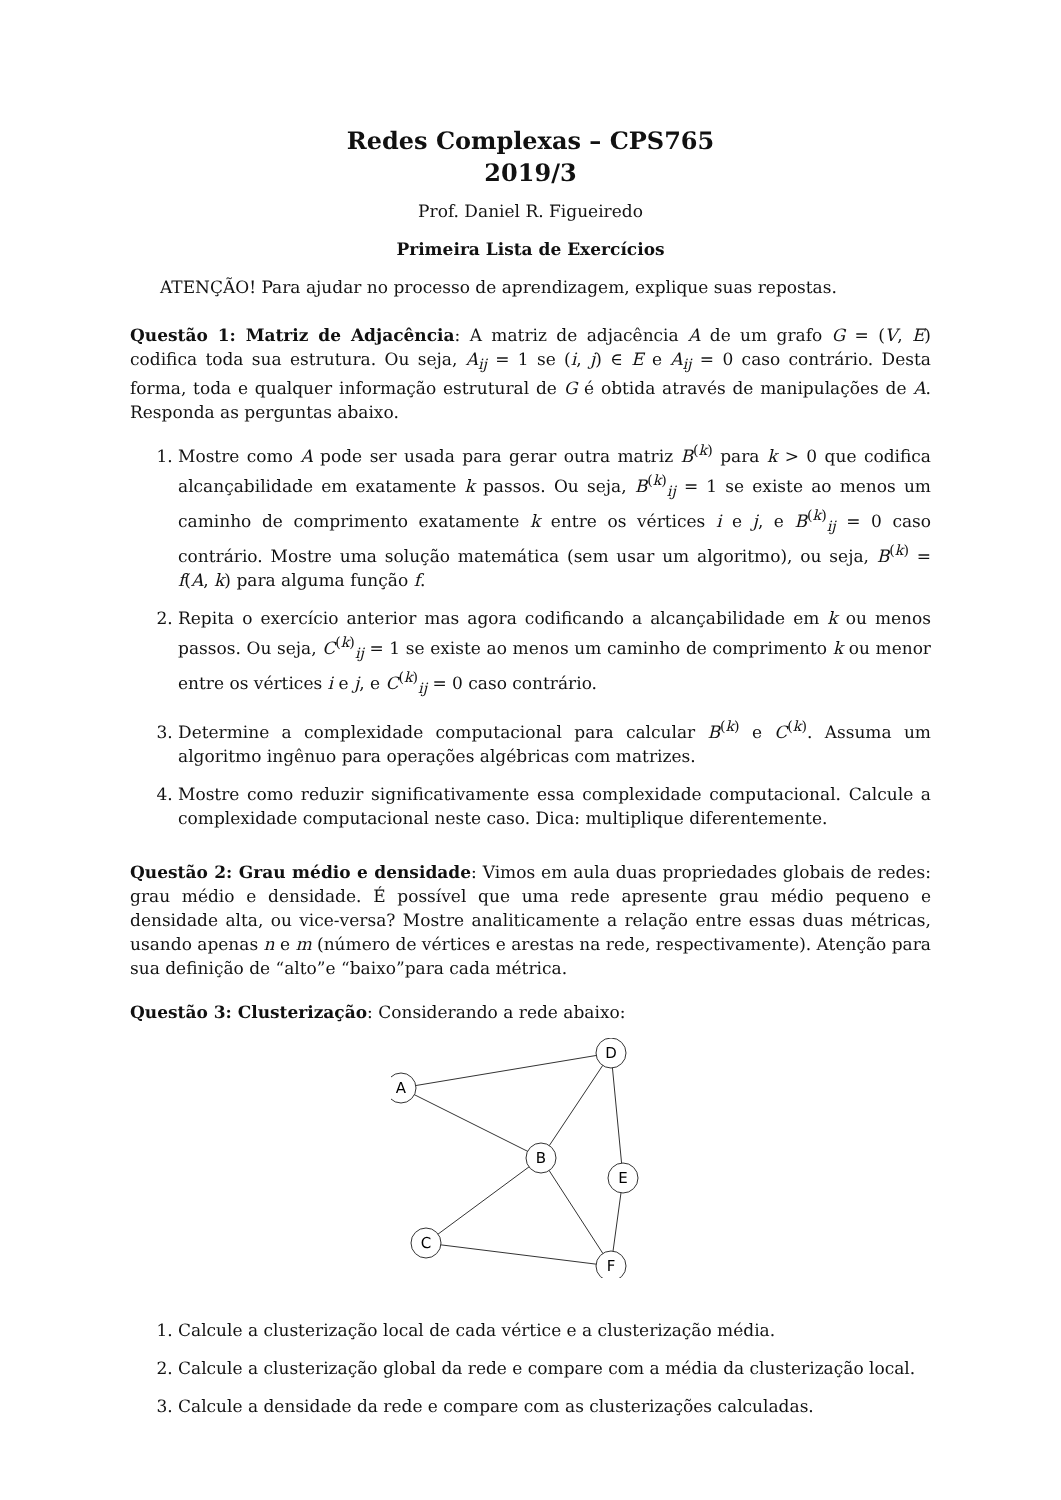Redes Complexas – CPS765
2019/3
Prof. Daniel R. Figueiredo
Primeira Lista de Exercícios
ATENÇÃO! Para ajudar no processo de aprendizagem, explique suas repostas.
Questão 1: Matriz de Adjacência: A matriz de adjacência A de um grafo G = (V, E) codifica toda sua estrutura. Ou seja, A<sub>ij</sub> = 1 se (i, j) ∈ E e A<sub>ij</sub> = 0 caso contrário. Desta forma, toda e qualquer informação estrutural de G é obtida através de manipulações de A. Responda as perguntas abaixo.
1. Mostre como A pode ser usada para gerar outra matriz B<sup>(k)</sup> para k > 0 que codifica alcançabilidade em exatamente k passos. Ou seja, B<sup>(k)</sup><sub>ij</sub> = 1 se existe ao menos um caminho de comprimento exatamente k entre os vértices i e j, e B<sup>(k)</sup><sub>ij</sub> = 0 caso contrário. Mostre uma solução matemática (sem usar um algoritmo), ou seja, B<sup>(k)</sup> = f(A, k) para alguma função f.
2. Repita o exercício anterior mas agora codificando a alcançabilidade em k ou menos passos. Ou seja, C<sup>(k)</sup><sub>ij</sub> = 1 se existe ao menos um caminho de comprimento k ou menor entre os vértices i e j, e C<sup>(k)</sup><sub>ij</sub> = 0 caso contrário.
3. Determine a complexidade computacional para calcular B<sup>(k)</sup> e C<sup>(k)</sup>. Assuma um algoritmo ingênuo para operações algébricas com matrizes.
4. Mostre como reduzir significativamente essa complexidade computacional. Calcule a complexidade computacional neste caso. Dica: multiplique diferentemente.
Questão 2: Grau médio e densidade: Vimos em aula duas propriedades globais de redes: grau médio e densidade. É possível que uma rede apresente grau médio pequeno e densidade alta, ou vice-versa? Mostre analiticamente a relação entre essas duas métricas, usando apenas n e m (número de vértices e arestas na rede, respectivamente). Atenção para sua definição de “alto”e “baixo”para cada métrica.
Questão 3: Clusterização: Considerando a rede abaixo:
A
D
B
E
C
F
1. Calcule a clusterização local de cada vértice e a clusterização média.
2. Calcule a clusterização global da rede e compare com a média da clusterização local.
3. Calcule a densidade da rede e compare com as clusterizações calculadas.